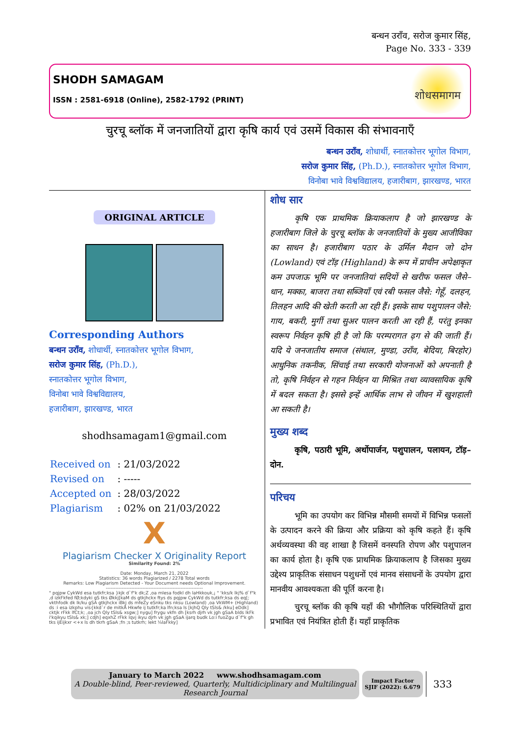बन्धन उराँव, सरोज कुमार सिंह,
Page No. 333 - 339
SHODH SAMAGAM
ISSN : 2581-6918 (Online), 2582-1792 (PRINT)
शोधसमागम
चुरचू ब्लॉक में जनजातियों द्वारा कृषि कार्य एवं उसमें विकास की संभावनाएँ
बन्धन उराँव, शोधार्थी, स्नातकोत्तर भूगोल विभाग,
सरोज कुमार सिंह, (Ph.D.), स्नातकोत्तर भूगोल विभाग,
विनोबा भावे विश्वविद्यालय, हजारीबाग, झारखण्ड, भारत
ORIGINAL ARTICLE
Corresponding Authors
बन्धन उराँव, शोधार्थी, स्नातकोत्तर भूगोल विभाग,
सरोज कुमार सिंह, (Ph.D.),
स्नातकोत्तर भूगोल विभाग,
विनोबा भावे विश्वविद्यालय,
हजारीबाग, झारखण्ड, भारत
shodhsamagam1@gmail.com
| Received on | : 21/03/2022 |
| Revised on | : ----- |
| Accepted on | : 28/03/2022 |
| Plagiarism | : 02% on 21/03/2022 |
X
Plagiarism Checker X Originality Report
Similarity Found: 2%
Date: Monday, March 21, 2022
Statistics: 36 words Plagiarized / 2278 Total words
Remarks: Low Plagiarism Detected - Your Document needs Optional Improvement.
-------------------------------------------------------------
" pqjpw CykWd esa tutkfr;ksa }kjk d`f"k dk;Z ,oa mlesa fodkl dh laHkkouk,¡ " 'kks/k lkj% d`f"k ,d izkFkfed fØ;kdyki gS tks Økkj[kaM ds gtkjhckx ftys ds pqjpw CykWd ds tutkfr;ksa ds eq[; vkthfodk dk lk/ku gSA gtkjhckx iBkj ds mfeZy eSnku tks nksu (Lowland) ,oa VkWM+ (Highland) ds :i esa izkphu vis{kkd`r de mitkÅ Hkwfe ij tutkfr;ka lfn;ksa ls [kjhQ Qly tSls& /kku] eDdk] cktjk rFkk lfCt;k; ,oa jch Qly tSls& xsgw;] nygu] frygu vkfn dh [ksrh djrh vk jgh gSaA blds lkFk i'kqikyu tSls& xk;] cdjh] eqxhZ rFkk lqvj ikyu djrh vk jgh gSaA ijarq budk Lo:i fuoZgu d`f"k gh tks ijEijkxr <+x ls dh tkrh gSaA ;fn ;s tutkrh; lekt ¼laFkky]
शोध सार
कृषि एक प्राथमिक क्रियाकलाप है जो झारखण्ड के हजारीबाग जिले के चुरचू ब्लॉक के जनजातियों के मुख्य आजीविका का साधन है। हजारीबाग पठार के उर्मिल मैदान जो दोन (Lowland) एवं टॉड़ (Highland) के रूप में प्राचीन अपेक्षाकृत कम उपजाऊ भूमि पर जनजातियां सदियों से खरीफ फसल जैसे– धान, मक्का, बाजरा तथा सब्जियाँ एवं रबी फसल जैसे: गेहूँ, दलहन, तिलहन आदि की खेती करती आ रही हैं। इसके साथ पशुपालन जैसे: गाय, बकरी, मुर्गी तथा सुअर पालन करती आ रही हैं, परंतु इनका स्वरूप निर्वहन कृषि ही है जो कि परम्परागत ढ़ग से की जाती हैं। यदि ये जनजातीय समाज (संथाल, मुण्डा, उराँव, बेदिया, बिरहोर) आधुनिक तकनीक, सिंचाई तथा सरकारी योजनाओं को अपनाती है तो, कृषि निर्वहन से गहन निर्वहन या मिश्रित तथा व्यावसायिक कृषि में बदल सकता है। इससे इन्हें आर्थिक लाभ से जीवन में खुशहाली आ सकती है।
मुख्य शब्द
कृषि, पठारी भूमि, अर्थोपार्जन, पशुपालन, पलायन, टॉड़–दोन.
परिचय
भूमि का उपयोग कर विभिन्न मौसमी समयों में विभिन्न फसलों के उत्पादन करने की क्रिया और प्रक्रिया को कृषि कहते हैं। कृषि अर्थव्यवस्था की वह शाखा है जिसमें वनस्पति रोपण और पशुपालन का कार्य होता है। कृषि एक प्राथमिक क्रियाकलाप है जिसका मुख्य उद्देश्य प्राकृतिक संसाधन पशुधनों एवं मानव संसाधनों के उपयोग द्वारा मानवीय आवश्यकता की पूर्ति करना है।
चुरचू ब्लॉक की कृषि यहाँ की भौगौलिक परिस्थितियों द्वारा प्रभावित एवं नियंत्रित होती हैं। यहाँ प्राकृतिक
January to March 2022 www.shodhsamagam.com
A Double-blind, Peer-reviewed, Quarterly, Multidiciplinary and Multilingual Research Journal
Impact Factor
SJIF (2022): 6.679
333